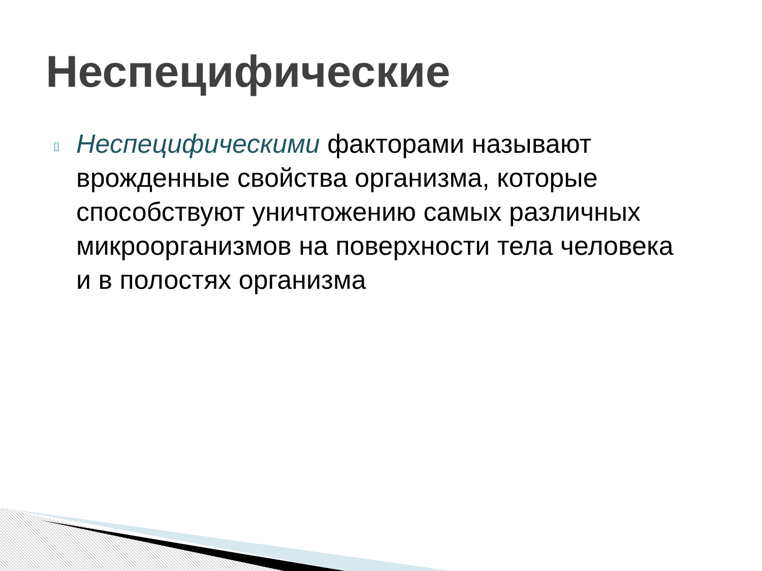Неспецифические
▯
Неспецифическими факторами называют врожденные свойства организма, которые способствуют уничтожению самых различных микроорганизмов на поверхности тела человека и в полостях организма